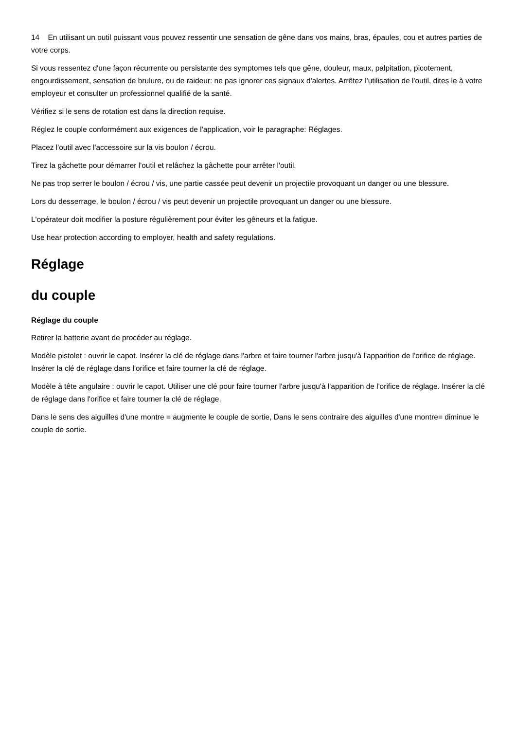14 En utilisant un outil puissant vous pouvez ressentir une sensation de gêne dans vos mains, bras, épaules, cou et autres parties de votre corps.
Si vous ressentez d'une façon récurrente ou persistante des symptomes tels que gêne, douleur, maux, palpitation, picotement, engourdissement, sensation de brulure, ou de raideur: ne pas ignorer ces signaux d'alertes. Arrêtez l'utilisation de l'outil, dites le à votre employeur et consulter un professionnel qualifié de la santé.
Vérifiez si le sens de rotation est dans la direction requise.
Réglez le couple conformément aux exigences de l'application, voir le paragraphe: Réglages.
Placez l'outil avec l'accessoire sur la vis boulon / écrou.
Tirez la gâchette pour démarrer l'outil et relâchez la gâchette pour arrêter l'outil.
Ne pas trop serrer le boulon / écrou / vis, une partie cassée peut devenir un projectile provoquant un danger ou une blessure.
Lors du desserrage, le boulon / écrou / vis peut devenir un projectile provoquant un danger ou une blessure.
L'opérateur doit modifier la posture régulièrement pour éviter les gêneurs et la fatigue.
Use hear protection according to employer, health and safety regulations.
Réglage
du couple
Réglage du couple
Retirer la batterie avant de procéder au réglage.
Modèle pistolet : ouvrir le capot. Insérer la clé de réglage dans l'arbre et faire tourner l'arbre jusqu'à l'apparition de l'orifice de réglage. Insérer la clé de réglage dans l'orifice et faire tourner la clé de réglage.
Modèle à tête angulaire : ouvrir le capot. Utiliser une clé pour faire tourner l'arbre jusqu'à l'apparition de l'orifice de réglage. Insérer la clé de réglage dans l'orifice et faire tourner la clé de réglage.
Dans le sens des aiguilles d'une montre = augmente le couple de sortie, Dans le sens contraire des aiguilles d'une montre= diminue le couple de sortie.